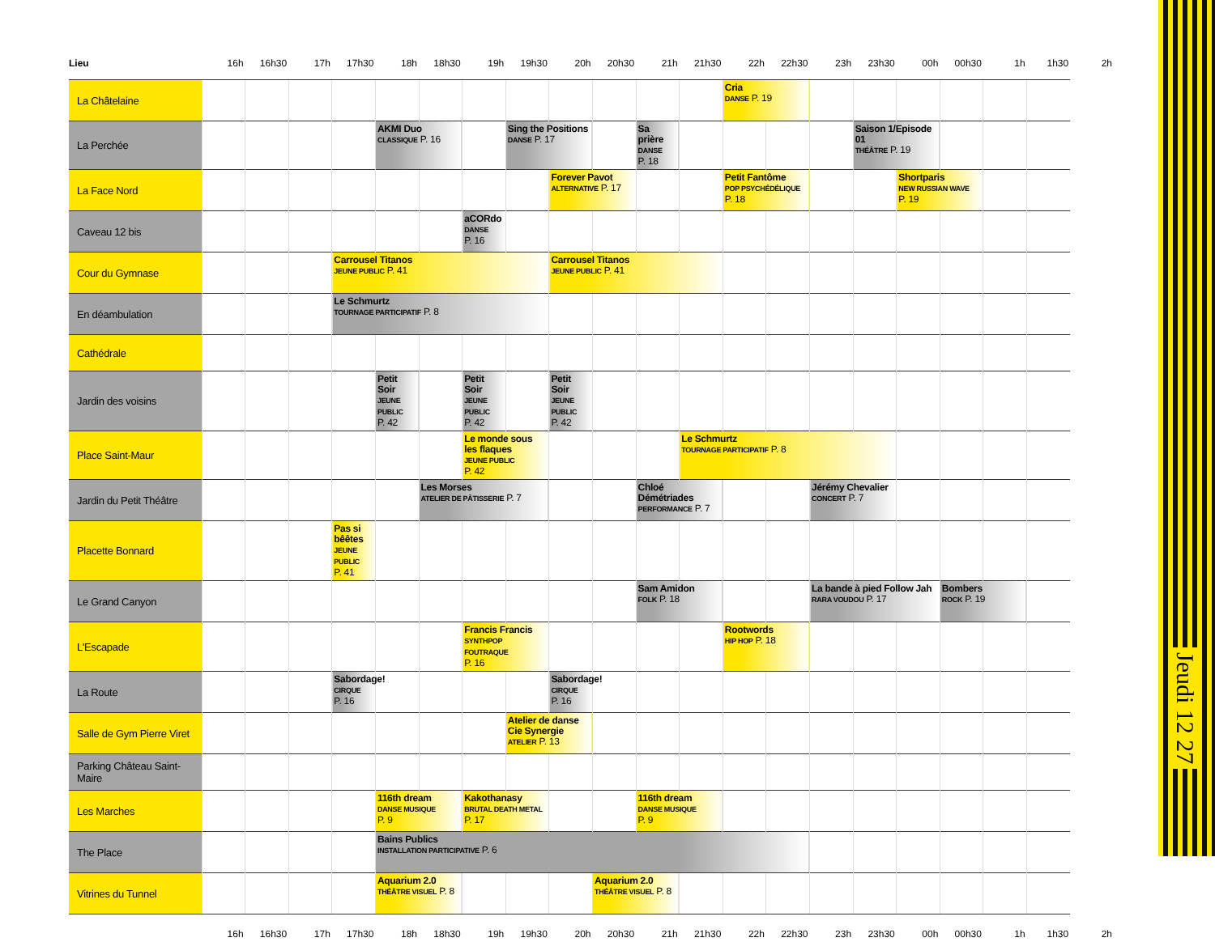| Lieu | 16h | 16h30 | 17h | 17h30 | 18h | 18h30 | 19h | 19h30 | 20h | 20h30 | 21h | 21h30 | 22h | 22h30 | 23h | 23h30 | 00h | 00h30 | 1h | 1h30 | 2h |
| --- | --- | --- | --- | --- | --- | --- | --- | --- | --- | --- | --- | --- | --- | --- | --- | --- | --- | --- | --- | --- | --- |
| La Châtelaine | | | | | | | | | | | | | Cria DANSE P. 19 | | | | | | | | |
| La Perchée | | | | | AKMI Duo CLASSIQUE P. 16 | | | Sing the Positions DANSE P. 17 | | | Sa prière DANSE P. 18 | | | | | Saison 1/Episode 01 THÉÂTRE P. 19 | | | | | |
| La Face Nord | | | | | | | | | Forever Pavot ALTERNATIVE P. 17 | | | | Petit Fantôme POP PSYCHÉDÉLIQUE P. 18 | | | | Shortparis NEW RUSSIAN WAVE P. 19 | | | | |
| Caveau 12 bis | | | | | | | aCORdo DANSE P. 16 | | | | | | | | | | | | | | |
| Cour du Gymnase | | | | Carrousel Titanos JEUNE PUBLIC P. 41 | | | | | Carrousel Titanos JEUNE PUBLIC P. 41 | | | | | | | | | | | | |
| En déambulation | | | | Le Schmurtz TOURNAGE PARTICIPATIF P. 8 | | | | | | | | | | | | | | | | | |
| Cathédrale | | | | | | | | | | | | | | | | | | | | | |
| Jardin des voisins | | | | | Petit Soir JEUNE PUBLIC P. 42 | | Petit Soir JEUNE PUBLIC P. 42 | | Petit Soir JEUNE PUBLIC P. 42 | | | | | | | | | | | | |
| Place Saint-Maur | | | | | | | Le monde sous les flaques JEUNE PUBLIC P. 42 | | | | | Le Schmurtz TOURNAGE PARTICIPATIF P. 8 | | | | | | | | | |
| Jardin du Petit Théâtre | | | | | | Les Morses ATELIER DE PÂTISSERIE P. 7 | | | | | Chloé Démétriades PERFORMANCE P. 7 | | | | Jérémy Chevalier CONCERT P. 7 | | | | | | |
| Placette Bonnard | | | | Pas si bêêtes JEUNE PUBLIC P. 41 | | | | | | | | | | | | | | | | | |
| Le Grand Canyon | | | | | | | | | | | Sam Amidon FOLK P. 18 | | | | La bande à pied Follow Jah RARA VOUDOU P. 17 | | | Bombers ROCK P. 19 | | | |
| L'Escapade | | | | | | | Francis Francis SYNTHPOP FOUTRAQUE P. 16 | | | | | | Rootwords HIP HOP P. 18 | | | | | | | | |
| La Route | | | | Sabordage! CIRQUE P. 16 | | | | | Sabordage! CIRQUE P. 16 | | | | | | | | | | | | |
| Salle de Gym Pierre Viret | | | | | | | | Atelier de danse Cie Synergie ATELIER P. 13 | | | | | | | | | | | | | |
| Parking Château Saint-Maire | | | | | | | | | | | | | | | | | | | | | |
| Les Marches | | | | | 116th dream DANSE MUSIQUE P. 9 | | Kakothanasy BRUTAL DEATH METAL P. 17 | | | | 116th dream DANSE MUSIQUE P. 9 | | | | | | | | | | |
| The Place | | | | | Bains Publics INSTALLATION PARTICIPATIVE P. 6 | | | | | | | | | | | | | | | | |
| Vitrines du Tunnel | | | | | Aquarium 2.0 THÉÂTRE VISUEL P. 8 | | | | | Aquarium 2.0 THÉÂTRE VISUEL P. 8 | | | | | | | | | | | |
| | 16h | 16h30 | 17h | 17h30 | 18h | 18h30 | 19h | 19h30 | 20h | 20h30 | 21h | 21h30 | 22h | 22h30 | 23h | 23h30 | 00h | 00h30 | 1h | 1h30 | 2h |
Jeudi 12 27